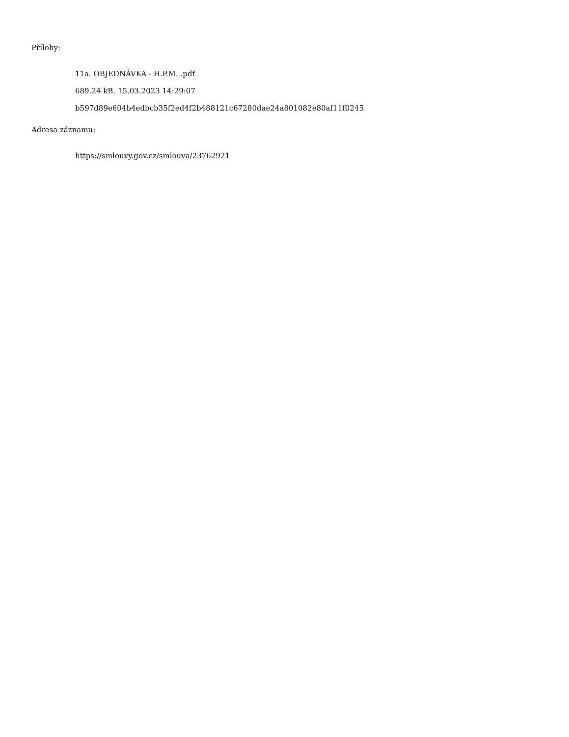Přílohy:
11a. OBJEDNÁVKA - H.P.M. .pdf
689.24 kB, 15.03.2023 14:29:07
b597d89e604b4edbcb35f2ed4f2b488121c67280dae24a801082e80af11f0245
Adresa záznamu:
https://smlouvy.gov.cz/smlouva/23762921